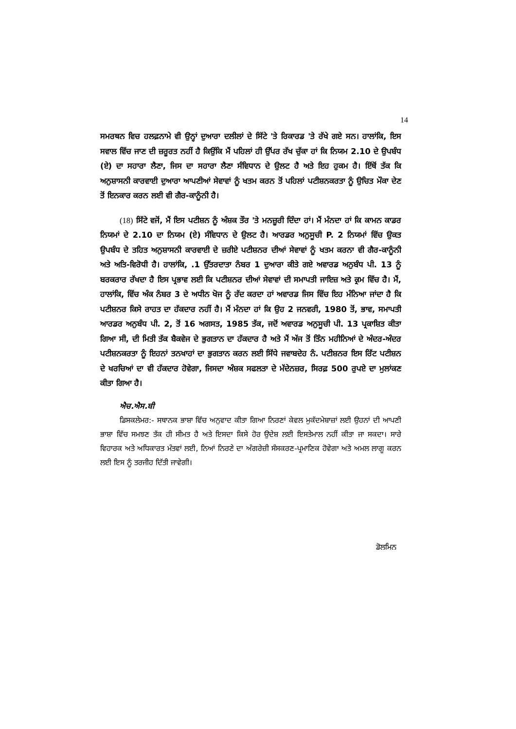14
ਸਮਰਥਨ ਵਿਚ ਹਲਫ਼ਨਾਮੇ ਵੀ ਉਨ੍ਹਾਂ ਦੁਆਰਾ ਦਲੀਲਾਂ ਦੇ ਸਿੱਟੇ 'ਤੇ ਰਿਕਾਰਡ 'ਤੇ ਰੱਖੇ ਗਏ ਸਨ। ਹਾਲਾਂਕਿ, ਇਸ ਸਵਾਲ ਵਿੱਚ ਜਾਣ ਦੀ ਜ਼ਰੂਰਤ ਨਹੀਂ ਹੈ ਕਿਉਂਕਿ ਮੈਂ ਪਹਿਲਾਂ ਹੀ ਉੱਪਰ ਰੱਖ ਚੁੱਕਾ ਹਾਂ ਕਿ ਨਿਯਮ 2.10 ਦੇ ਉਪਬੰਧ (ਏ) ਦਾ ਸਹਾਰਾ ਲੈਣਾ, ਜਿਸ ਦਾ ਸਹਾਰਾ ਲੈਣਾ ਸੰਵਿਧਾਨ ਦੇ ਉਲਟ ਹੈ ਅਤੇ ਇਹ ਹੁਕਮ ਹੈ। ਇੱਥੋਂ ਤੱਕ ਕਿ ਅਨੁਸ਼ਾਸਨੀ ਕਾਰਵਾਈ ਦੁਆਰਾ ਆਪਣੀਆਂ ਸੇਵਾਵਾਂ ਨੂੰ ਖਤਮ ਕਰਨ ਤੋਂ ਪਹਿਲਾਂ ਪਟੀਸ਼ਨਕਰਤਾ ਨੂੰ ਉਚਿਤ ਮੌਕਾ ਦੇਣ ਤੋਂ ਇਨਕਾਰ ਕਰਨ ਲਈ ਵੀ ਗੈਰ-ਕਾਨੂੰਨੀ ਹੈ।
(18) ਸਿੱਟੇ ਵਜੋਂ, ਮੈਂ ਇਸ ਪਟੀਸ਼ਨ ਨੂੰ ਅੰਸ਼ਕ ਤੌਰ 'ਤੇ ਮਨਜ਼ੂਰੀ ਦਿੰਦਾ ਹਾਂ। ਮੈਂ ਮੰਨਦਾ ਹਾਂ ਕਿ ਕਾਮਨ ਕਾਡਰ ਨਿਯਮਾਂ ਦੇ 2.10 ਦਾ ਨਿਯਮ (ਏ) ਸੰਵਿਧਾਨ ਦੇ ਉਲਟ ਹੈ। ਆਰਡਰ ਅਨੁਸੂਚੀ P. 2 ਨਿਯਮਾਂ ਵਿੱਚ ਉਕਤ ਉਪਬੰਧ ਦੇ ਤਹਿਤ ਅਨੁਸ਼ਾਸਨੀ ਕਾਰਵਾਈ ਦੇ ਜ਼ਰੀਏ ਪਟੀਸ਼ਨਰ ਦੀਆਂ ਸੇਵਾਵਾਂ ਨੂੰ ਖਤਮ ਕਰਨਾ ਵੀ ਗੈਰ-ਕਾਨੂੰਨੀ ਅਤੇ ਅਤਿ-ਵਿਰੋਧੀ ਹੈ। ਹਾਲਾਂਕਿ, .1 ਉੱਤਰਦਾਤਾ ਨੰਬਰ 1 ਦੁਆਰਾ ਕੀਤੇ ਗਏ ਅਵਾਰਡ ਅਨੁਬੰਧ ਪੀ. 13 ਨੂੰ ਬਰਕਰਾਰ ਰੱਖਦਾ ਹੈ ਇਸ ਪ੍ਰਭਾਵ ਲਈ ਕਿ ਪਟੀਸ਼ਨਰ ਦੀਆਂ ਸੇਵਾਵਾਂ ਦੀ ਸਮਾਪਤੀ ਜਾਇਜ਼ ਅਤੇ ਕ੍ਰਮ ਵਿੱਚ ਹੈ। ਮੈਂ, ਹਾਲਾਂਕਿ, ਵਿੱਚ ਅੰਕ ਨੰਬਰ 3 ਦੇ ਅਧੀਨ ਖੋਜ ਨੂੰ ਰੱਦ ਕਰਦਾ ਹਾਂ ਅਵਾਰਡ ਜਿਸ ਵਿੱਚ ਇਹ ਮੰਨਿਆ ਜਾਂਦਾ ਹੈ ਕਿ ਪਟੀਸ਼ਨਰ ਕਿਸੇ ਰਾਹਤ ਦਾ ਹੱਕਦਾਰ ਨਹੀਂ ਹੈ। ਮੈਂ ਮੰਨਦਾ ਹਾਂ ਕਿ ਉਹ 2 ਜਨਵਰੀ, 1980 ਤੋਂ, ਭਾਵ, ਸਮਾਪਤੀ ਆਰਡਰ ਅਨੁਬੰਧ ਪੀ. 2, ਤੋਂ 16 ਅਗਸਤ, 1985 ਤੱਕ, ਜਦੋਂ ਅਵਾਰਡ ਅਨੁਸੂਚੀ ਪੀ. 13 ਪ੍ਰਕਾਸ਼ਿਤ ਕੀਤਾ ਗਿਆ ਸੀ, ਦੀ ਮਿਤੀ ਤੱਕ ਬੈਕਵੇਜ ਦੇ ਭੁਗਤਾਨ ਦਾ ਹੱਕਦਾਰ ਹੈ ਅਤੇ ਮੈਂ ਅੱਜ ਤੋਂ ਤਿੰਨ ਮਹੀਨਿਆਂ ਦੇ ਅੰਦਰ-ਅੰਦਰ ਪਟੀਸ਼ਨਕਰਤਾ ਨੂੰ ਇਹਨਾਂ ਤਨਖਾਹਾਂ ਦਾ ਭੁਗਤਾਨ ਕਰਨ ਲਈ ਸਿੱਧੇ ਜਵਾਬਦੇਹ ਨੰ. ਪਟੀਸ਼ਨਰ ਇਸ ਰਿੱਟ ਪਟੀਸ਼ਨ ਦੇ ਖਰਚਿਆਂ ਦਾ ਵੀ ਹੱਕਦਾਰ ਹੋਵੇਗਾ, ਜਿਸਦਾ ਅੰਸ਼ਕ ਸਫਲਤਾ ਦੇ ਮੱਦੇਨਜ਼ਰ, ਸਿਰਫ਼ 500 ਰੁਪਏ ਦਾ ਮੁਲਾਂਕਣ ਕੀਤਾ ਗਿਆ ਹੈ।
ਐਚ.ਐਸ.ਬੀ
ਡਿਸਕਲੇਮਰ:- ਸਥਾਨਕ ਭਾਸ਼ਾ ਵਿੱਚ ਅਨੁਵਾਦ ਕੀਤਾ ਗਿਆ ਨਿਰਣਾਂ ਕੇਵਲ ਮੁਕੱਦਮੇਬਾਜ਼ਾਂ ਲਈ ਉਹਨਾਂ ਦੀ ਆਪਣੀ ਭਾਸ਼ਾ ਵਿੱਚ ਸਮਝਣ ਤੱਕ ਹੀ ਸੀਮਤ ਹੈ ਅਤੇ ਇਸਦਾ ਕਿਸੇ ਹੋਰ ਉਦੇਸ਼ ਲਈ ਇਸਤੇਮਾਲ ਨਹੀਂ ਕੀਤਾ ਜਾ ਸਕਦਾ। ਸਾਰੇ ਵਿਹਾਰਕ ਅਤੇ ਅਧਿਕਾਰਤ ਮੰਤਵਾਂ ਲਈ, ਨਿਆਂ ਨਿਰਣੇ ਦਾ ਅੰਗਰੇਜ਼ੀ ਸੰਸਕਰਣ-ਪ੍ਰਮਾਣਿਕ ਹੋਵੇਗਾ ਅਤੇ ਅਮਲ ਲਾਗੂ ਕਰਨ ਲਈ ਇਸ ਨੂੰ ਤਰਜੀਹ ਦਿੱਤੀ ਜਾਵੇਗੀ।
ਡੋਲਮਿਨ